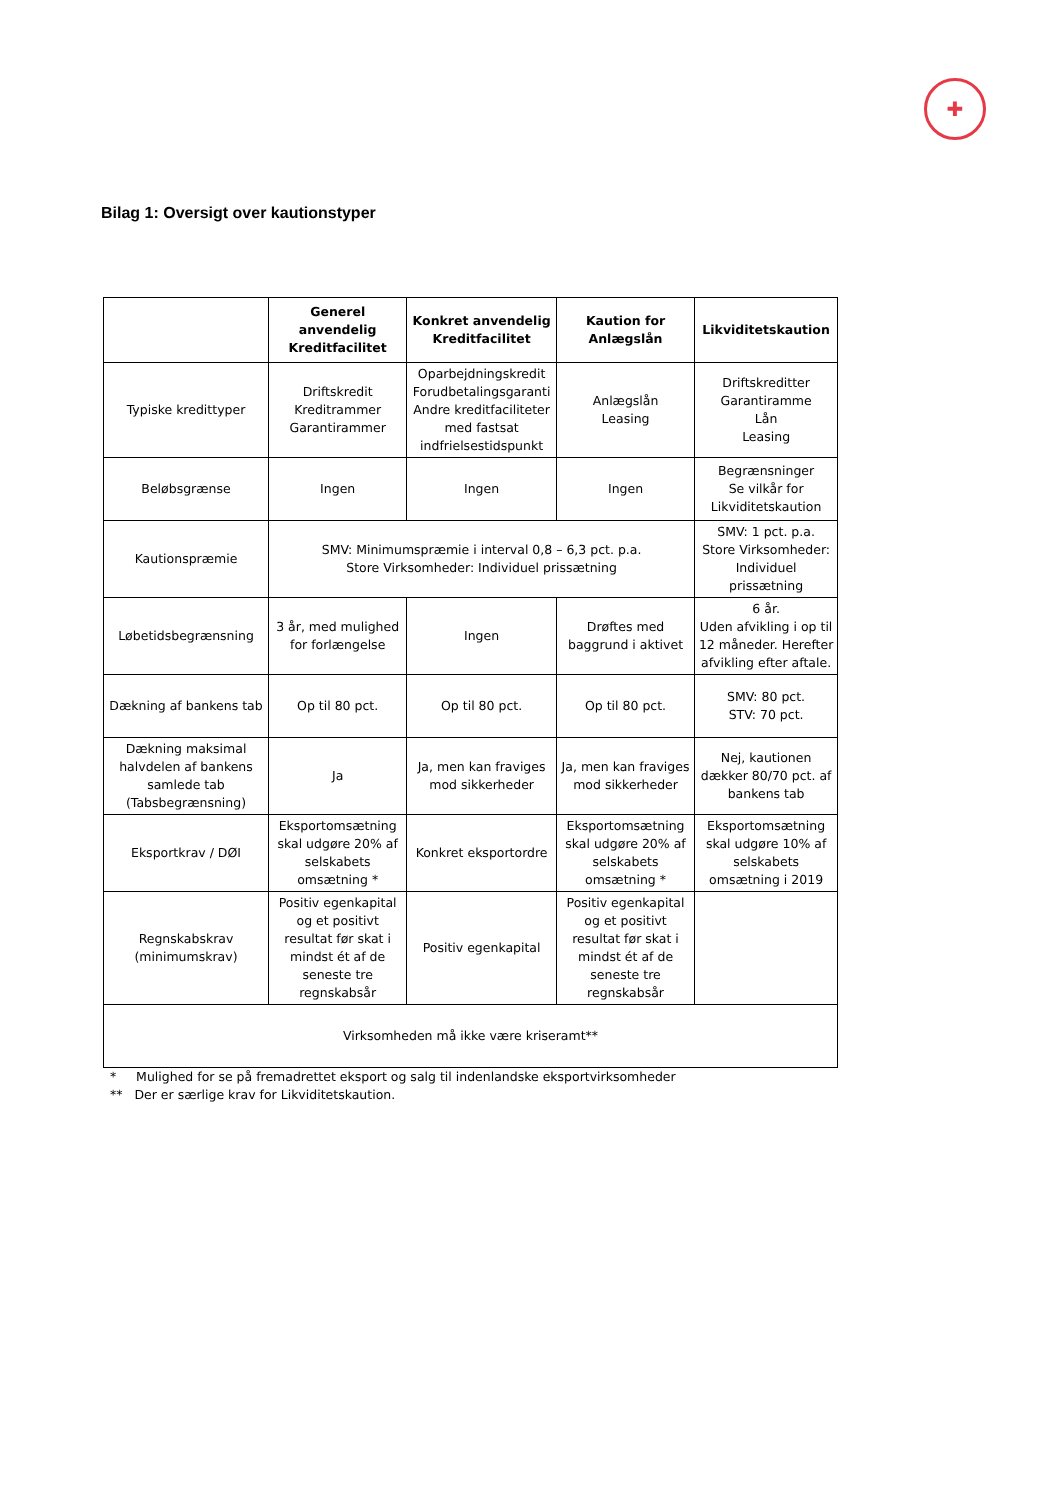✚
Bilag 1: Oversigt over kautionstyper
| | Generel anvendelig Kreditfacilitet | Konkret anvendelig Kreditfacilitet | Kaution for Anlægslån | Likviditetskaution |
| --- | --- | --- | --- | --- |
| Typiske kredittyper | Driftskredit Kreditrammer Garantirammer | Oparbejdningskredit Forudbetalingsgaranti Andre kreditfaciliteter med fastsat indfrielsestidspunkt | Anlægslån Leasing | Driftskreditter Garantiramme Lån Leasing |
| Beløbsgrænse | Ingen | Ingen | Ingen | Begrænsninger Se vilkår for Likviditetskaution |
| Kautionspræmie | SMV: Minimumspræmie i interval 0,8 – 6,3 pct. p.a. Store Virksomheder: Individuel prissætning | | | SMV: 1 pct. p.a. Store Virksomheder: Individuel prissætning |
| Løbetidsbegrænsning | 3 år, med mulighed for forlængelse | Ingen | Drøftes med baggrund i aktivet | 6 år. Uden afvikling i op til 12 måneder. Herefter afvikling efter aftale. |
| Dækning af bankens tab | Op til 80 pct. | Op til 80 pct. | Op til 80 pct. | SMV: 80 pct. STV: 70 pct. |
| Dækning maksimal halvdelen af bankens samlede tab (Tabsbegrænsning) | Ja | Ja, men kan fraviges mod sikkerheder | Ja, men kan fraviges mod sikkerheder | Nej, kautionen dækker 80/70 pct. af bankens tab |
| Eksportkrav / DØI | Eksportomsætning skal udgøre 20% af selskabets omsætning * | Konkret eksportordre | Eksportomsætning skal udgøre 20% af selskabets omsætning * | Eksportomsætning skal udgøre 10% af selskabets omsætning i 2019 |
| Regnskabskrav (minimumskrav) | Positiv egenkapital og et positivt resultat før skat i mindst ét af de seneste tre regnskabsår | Positiv egenkapital | Positiv egenkapital og et positivt resultat før skat i mindst ét af de seneste tre regnskabsår | |
| Virksomheden må ikke være kriseramt** | | | | |
* Mulighed for se på fremadrettet eksport og salg til indenlandske eksportvirksomheder
** Der er særlige krav for Likviditetskaution.